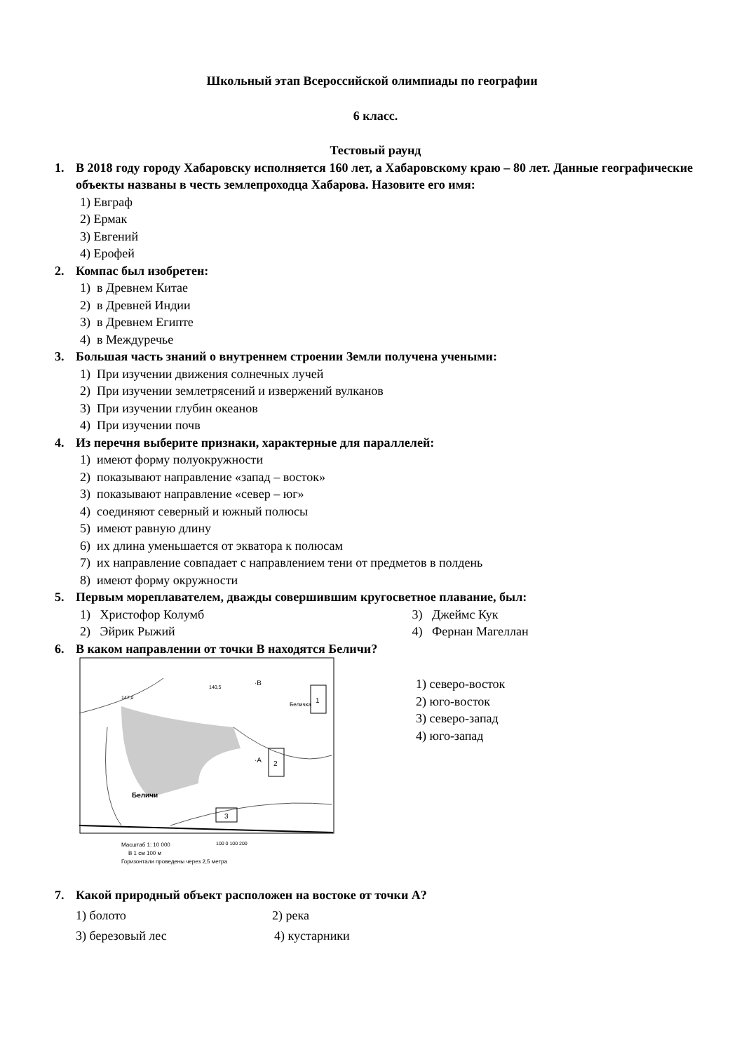Школьный этап Всероссийской олимпиады по географии
6 класс.
Тестовый раунд
1. В 2018 году городу Хабаровску исполняется 160 лет, а Хабаровскому краю – 80 лет. Данные географические объекты названы в честь землепроходца Хабарова. Назовите его имя:
1) Евграф
2) Ермак
3) Евгений
4) Ерофей
2. Компас был изобретен:
1) в Древнем Китае
2) в Древней Индии
3) в Древнем Египте
4) в Междуречье
3. Большая часть знаний о внутреннем строении Земли получена учеными:
1) При изучении движения солнечных лучей
2) При изучении землетрясений и извержений вулканов
3) При изучении глубин океанов
4) При изучении почв
4. Из перечня выберите признаки, характерные для параллелей:
1) имеют форму полуокружности
2) показывают направление «запад – восток»
3) показывают направление «север – юг»
4) соединяют северный и южный полюсы
5) имеют равную длину
6) их длина уменьшается от экватора к полюсам
7) их направление совпадает с направлением тени от предметов в полдень
8) имеют форму окружности
5. Первым мореплавателем, дважды совершившим кругосветное плавание, был:
1) Христофор Колумб 3) Джеймс Кук
2) Эйрик Рыжий 4) Фернан Магеллан
6. В каком направлении от точки В находятся Беличи?
1
2
3
·B
·A
Беличи
Беличка
147,0
140,5
Масштаб 1: 10 000
В 1 см 100 м
Горизонтали проведены через 2,5 метра
100 0 100 200
1) северо-восток
2) юго-восток
3) северо-запад
4) юго-запад
7. Какой природный объект расположен на востоке от точки А?
1) болото 2) река
3) березовый лес 4) кустарники